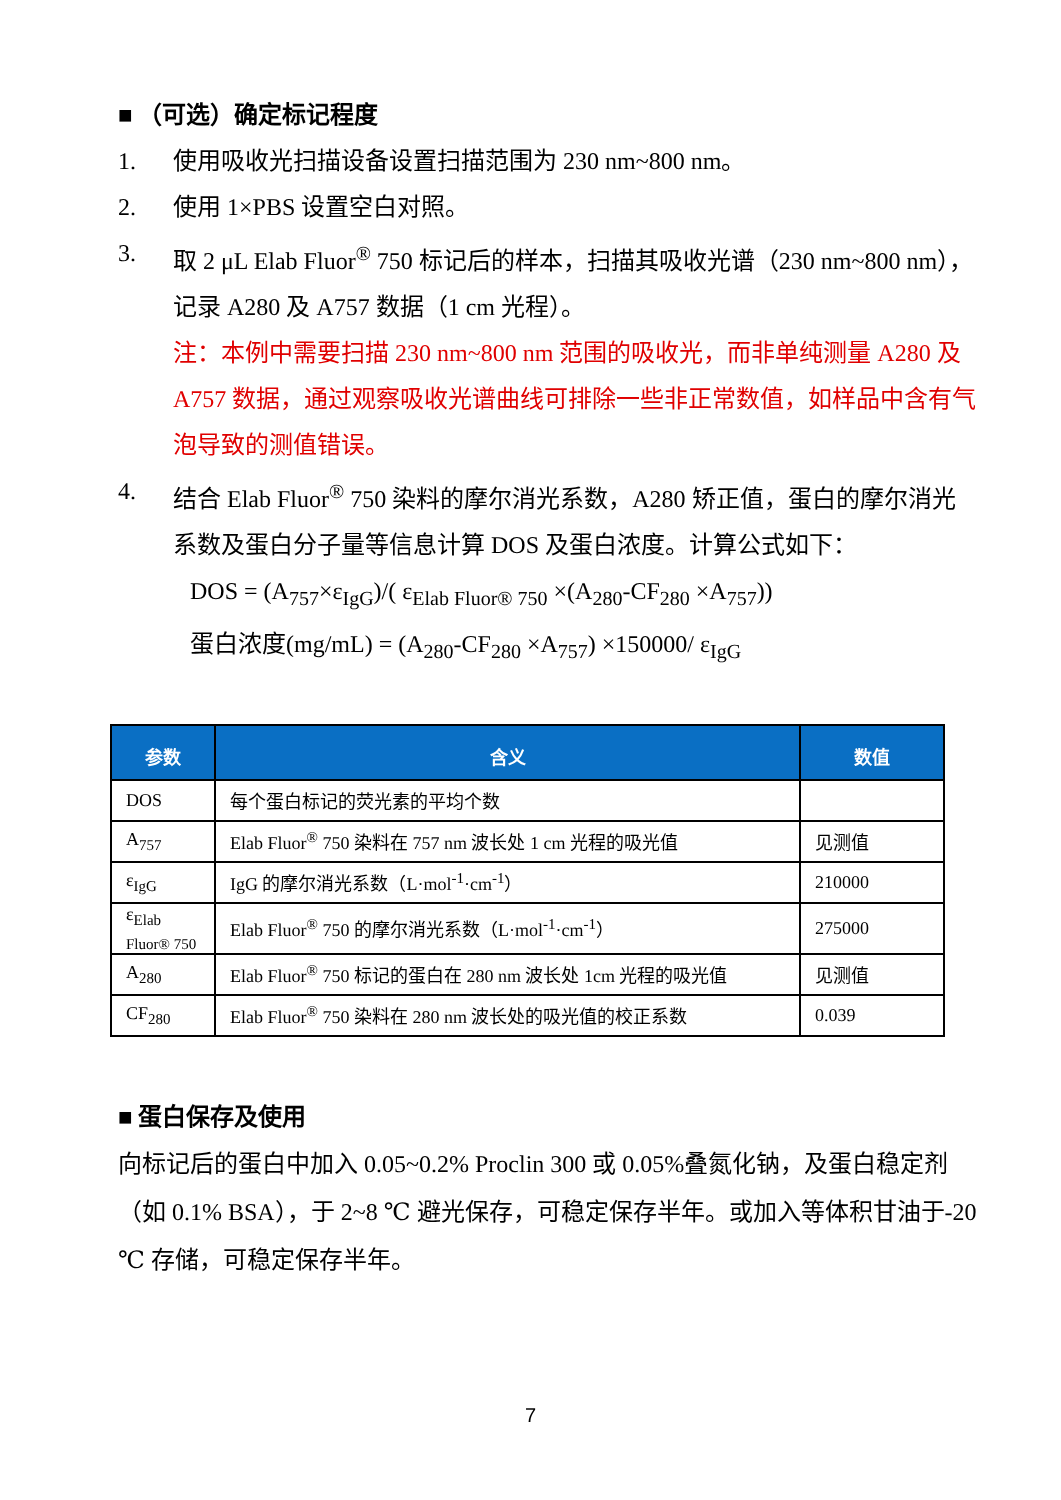■ （可选）确定标记程度
1. 使用吸收光扫描设备设置扫描范围为 230 nm~800 nm。
2. 使用 1×PBS 设置空白对照。
3. 取 2 μL Elab Fluor<sup>®</sup> 750 标记后的样本，扫描其吸收光谱（230 nm~800 nm），记录 A280 及 A757 数据（1 cm 光程）。
注：本例中需要扫描 230 nm~800 nm 范围的吸收光，而非单纯测量 A280 及 A757 数据，通过观察吸收光谱曲线可排除一些非正常数值，如样品中含有气泡导致的测值错误。
4. 结合 Elab Fluor<sup>®</sup> 750 染料的摩尔消光系数，A280 矫正值，蛋白的摩尔消光系数及蛋白分子量等信息计算 DOS 及蛋白浓度。计算公式如下：
DOS = (A<sub>757</sub>×ε<sub>IgG</sub>)/( ε<sub>Elab Fluor® 750</sub> ×(A<sub>280</sub>-CF<sub>280</sub> ×A<sub>757</sub>))
蛋白浓度(mg/mL) = (A<sub>280</sub>-CF<sub>280</sub> ×A<sub>757</sub>) ×150000/ ε<sub>IgG</sub>
| 参数 | 含义 | 数值 |
| --- | --- | --- |
| DOS | 每个蛋白标记的荧光素的平均个数 | |
| A<sub>757</sub> | Elab Fluor<sup>®</sup> 750 染料在 757 nm 波长处 1 cm 光程的吸光值 | 见测值 |
| ε<sub>IgG</sub> | IgG 的摩尔消光系数（L·mol<sup>-1</sup>·cm<sup>-1</sup>） | 210000 |
| ε<sub>Elab Fluor® 750</sub> | Elab Fluor<sup>®</sup> 750 的摩尔消光系数（L·mol<sup>-1</sup>·cm<sup>-1</sup>） | 275000 |
| A<sub>280</sub> | Elab Fluor<sup>®</sup> 750 标记的蛋白在 280 nm 波长处 1cm 光程的吸光值 | 见测值 |
| CF<sub>280</sub> | Elab Fluor<sup>®</sup> 750 染料在 280 nm 波长处的吸光值的校正系数 | 0.039 |
■ 蛋白保存及使用
向标记后的蛋白中加入 0.05~0.2% Proclin 300 或 0.05%叠氮化钠，及蛋白稳定剂（如 0.1% BSA），于 2~8 ℃ 避光保存，可稳定保存半年。或加入等体积甘油于-20 ℃ 存储，可稳定保存半年。
7